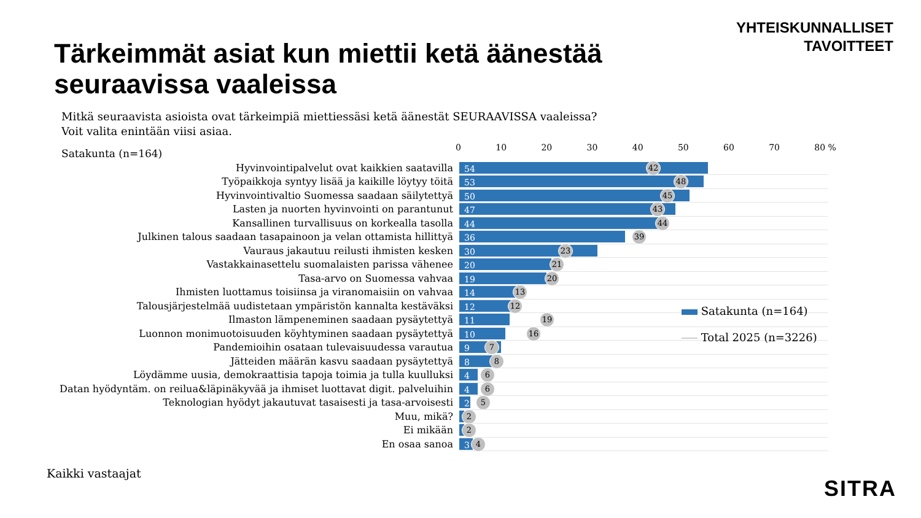YHTEISKUNNALLISET
TAVOITTEET
Tärkeimmät asiat kun miettii ketä äänestää seuraavissa vaaleissa
Mitkä seuraavista asioista ovat tärkeimpiä miettiessäsi ketä äänestät SEURAAVISSA vaaleissa?
Voit valita enintään viisi asiaa.
Satakunta (n=164) 0 10 20 30 40 50 60 70 80 %
Hyvinvointipalvelut ovat kaikkien saatavilla
54 42
Työpaikkoja syntyy lisää ja kaikille löytyy töitä
53 48
Hyvinvointivaltio Suomessa saadaan säilytettyä
50 45
Lasten ja nuorten hyvinvointi on parantunut
47 43
Kansallinen turvallisuus on korkealla tasolla
44 44
Julkinen talous saadaan tasapainoon ja velan ottamista hillittyä
36 39
Vauraus jakautuu reilusti ihmisten kesken
30 23
Vastakkainasettelu suomalaisten parissa vähenee
20 21
Tasa-arvo on Suomessa vahvaa
19 20
Ihmisten luottamus toisiinsa ja viranomaisiin on vahvaa
14 13
Talousjärjestelmää uudistetaan ympäristön kannalta kestäväksi
12 12
Ilmaston lämpeneminen saadaan pysäytettyä
11 19
Luonnon monimuotoisuuden köyhtyminen saadaan pysäytettyä
10 16
Pandemioihin osataan tulevaisuudessa varautua
9 7
Jätteiden määrän kasvu saadaan pysäytettyä
8 8
Löydämme uusia, demokraattisia tapoja toimia ja tulla kuulluksi
4 6
Datan hyödyntäm. on reilua&läpinäkyvää ja ihmiset luottavat digit. palveluihin
4 6
Teknologian hyödyt jakautuvat tasaisesti ja tasa-arvoisesti
2 5
Muu, mikä?
2
Ei mikään
2
En osaa sanoa
3 4
Satakunta (n=164)
Total 2025 (n=3226)
Kaikki vastaajat
SITRA